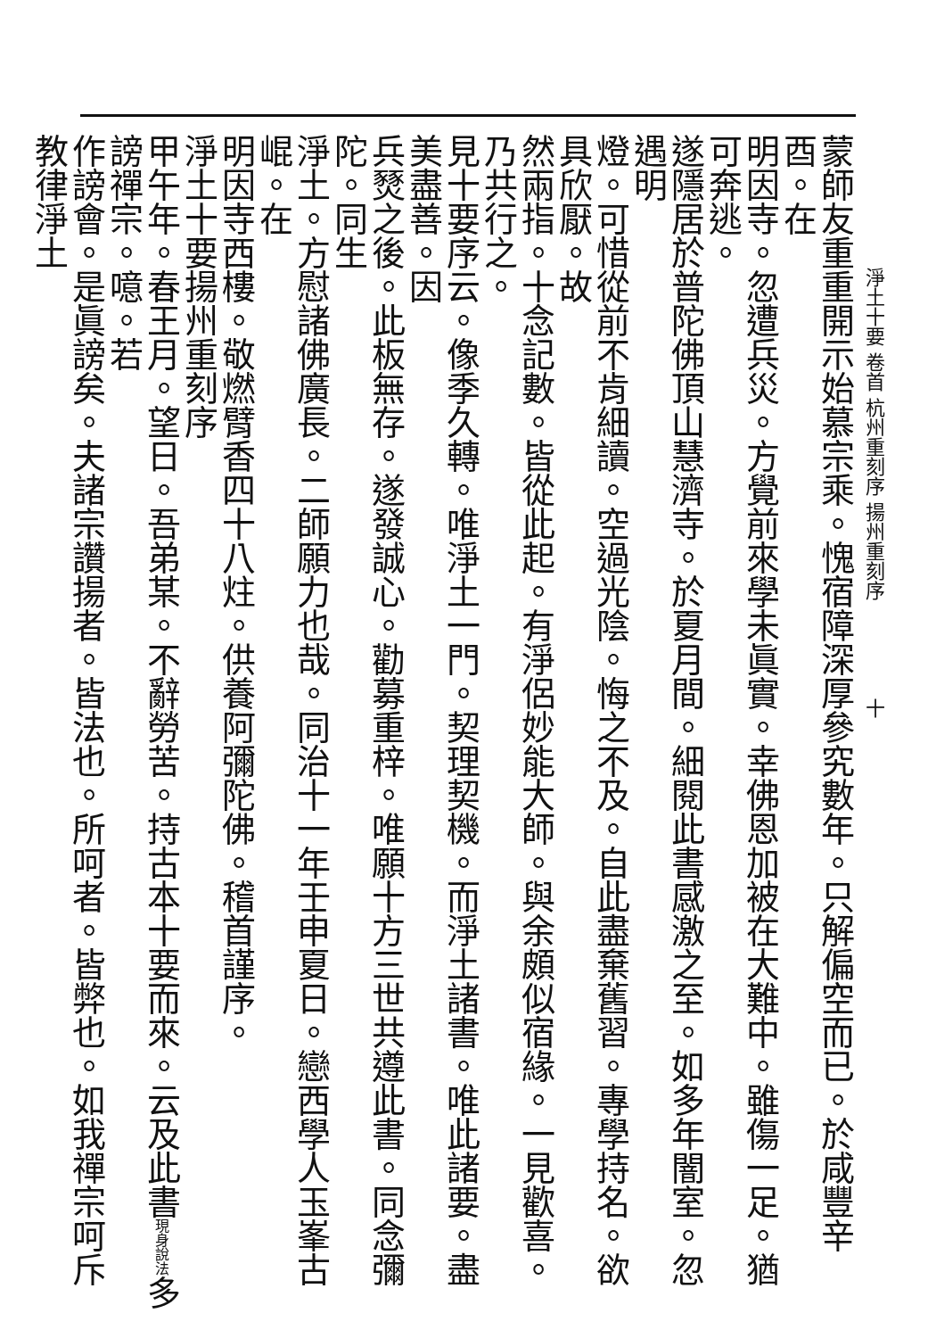淨土十要 卷首 杭州重刻序 揚州重刻序　　　　　十
蒙師友重重開示始慕宗乘。愧宿障深厚參究數年。只解偏空而已。於咸豐辛酉。在
明因寺。忽遭兵災。方覺前來學未眞實。幸佛恩加被在大難中。雖傷一足。猶可奔逃。
遂隱居於普陀佛頂山慧濟寺。於夏月間。細閱此書感激之至。如多年闇室。忽遇明
燈。可惜從前不肯細讀。空過光陰。悔之不及。自此盡棄舊習。專學持名。欲具欣厭。故
然兩指。十念記數。皆從此起。有淨侶妙能大師。與余頗似宿緣。一見歡喜。乃共行之。
見十要序云。像季久轉。唯淨土一門。契理契機。而淨土諸書。唯此諸要。盡美盡善。因
兵燹之後。此板無存。遂發誠心。勸募重梓。唯願十方三世共遵此書。同念彌陀。同生
淨土。方慰諸佛廣長。二師願力也哉。同治十一年壬申夏日。戀西學人玉峯古崐。在
明因寺西樓。敬燃臂香四十八炷。供養阿彌陀佛。稽首謹序。
淨土十要揚州重刻序
甲午年。春王月。望日。吾弟某。不辭勞苦。持古本十要而來。云及此書現身說法多謗禪宗。噫。若
作謗會。是眞謗矣。夫諸宗讚揚者。皆法也。所呵者。皆弊也。如我禪宗呵斥教律淨土